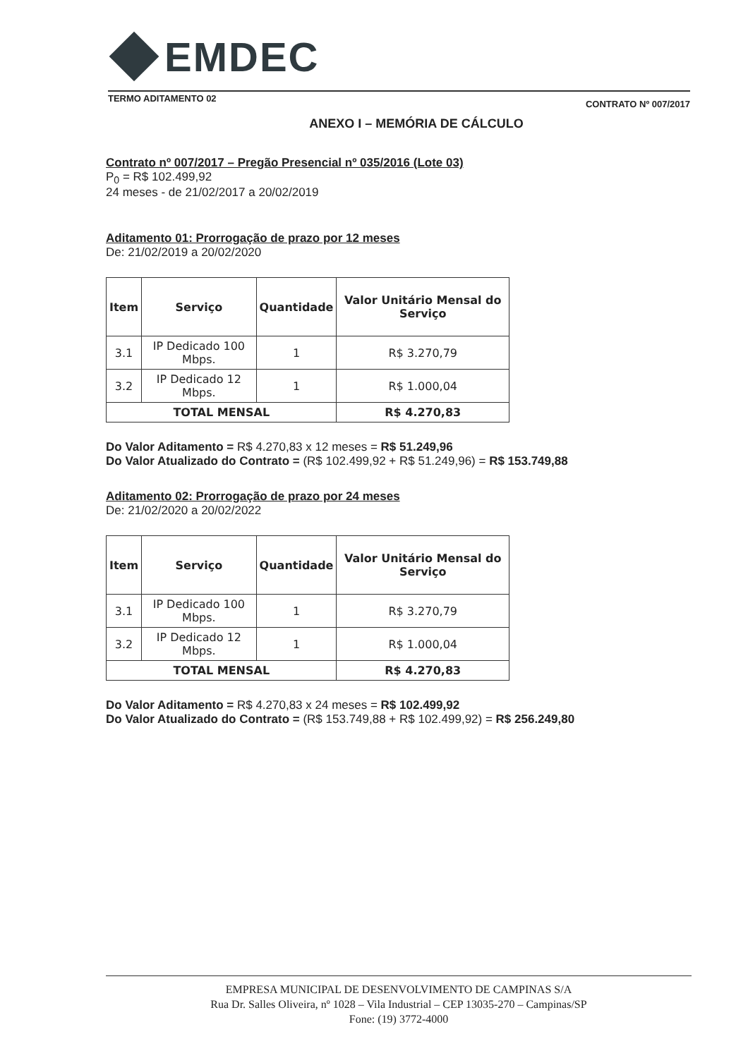EMDEC
TERMO ADITAMENTO 02 CONTRATO Nº 007/2017
ANEXO I – MEMÓRIA DE CÁLCULO
Contrato nº 007/2017 – Pregão Presencial nº 035/2016 (Lote 03)
P<sub>0</sub> = R$ 102.499,92
24 meses - de 21/02/2017 a 20/02/2019
Aditamento 01: Prorrogação de prazo por 12 meses
De: 21/02/2019 a 20/02/2020
| Item | Serviço | Quantidade | Valor Unitário Mensal do Serviço |
| --- | --- | --- | --- |
| 3.1 | IP Dedicado 100 Mbps. | 1 | R$ 3.270,79 |
| 3.2 | IP Dedicado 12 Mbps. | 1 | R$ 1.000,04 |
| TOTAL MENSAL | | | R$ 4.270,83 |
Do Valor Aditamento = R$ 4.270,83 x 12 meses = R$ 51.249,96
Do Valor Atualizado do Contrato = (R$ 102.499,92 + R$ 51.249,96) = R$ 153.749,88
Aditamento 02: Prorrogação de prazo por 24 meses
De: 21/02/2020 a 20/02/2022
| Item | Serviço | Quantidade | Valor Unitário Mensal do Serviço |
| --- | --- | --- | --- |
| 3.1 | IP Dedicado 100 Mbps. | 1 | R$ 3.270,79 |
| 3.2 | IP Dedicado 12 Mbps. | 1 | R$ 1.000,04 |
| TOTAL MENSAL | | | R$ 4.270,83 |
Do Valor Aditamento = R$ 4.270,83 x 24 meses = R$ 102.499,92
Do Valor Atualizado do Contrato = (R$ 153.749,88 + R$ 102.499,92) = R$ 256.249,80
EMPRESA MUNICIPAL DE DESENVOLVIMENTO DE CAMPINAS S/A
Rua Dr. Salles Oliveira, nº 1028 – Vila Industrial – CEP 13035-270 – Campinas/SP
Fone: (19) 3772-4000